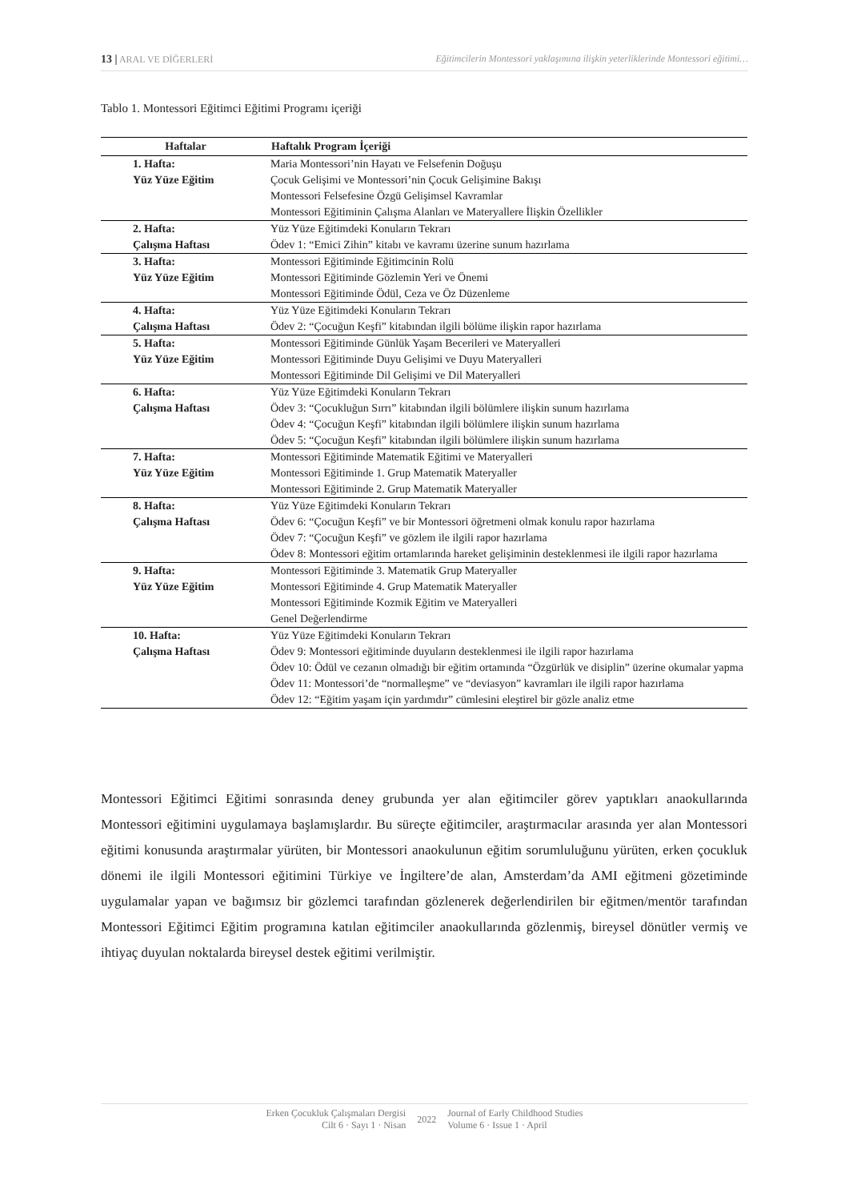13 | ARAL VE DİĞERLERİ Eğitimcilerin Montessori yaklaşımına ilişkin yeterliklerinde Montessori eğitimi…
Tablo 1. Montessori Eğitimci Eğitimi Programı içeriği
| Haftalar | Haftalık Program İçeriği |
| --- | --- |
| 1. Hafta: Yüz Yüze Eğitim | Maria Montessori’nin Hayatı ve Felsefenin Doğuşu Çocuk Gelişimi ve Montessori’nin Çocuk Gelişimine Bakışı Montessori Felsefesine Özgü Gelişimsel Kavramlar Montessori Eğitiminin Çalışma Alanları ve Materyallere İlişkin Özellikler |
| 2. Hafta: Çalışma Haftası | Yüz Yüze Eğitimdeki Konuların Tekrarı Ödev 1: “Emici Zihin” kitabı ve kavramı üzerine sunum hazırlama |
| 3. Hafta: Yüz Yüze Eğitim | Montessori Eğitiminde Eğitimcinin Rolü Montessori Eğitiminde Gözlemin Yeri ve Önemi Montessori Eğitiminde Ödül, Ceza ve Öz Düzenleme |
| 4. Hafta: Çalışma Haftası | Yüz Yüze Eğitimdeki Konuların Tekrarı Ödev 2: “Çocuğun Keşfi” kitabından ilgili bölüme ilişkin rapor hazırlama |
| 5. Hafta: Yüz Yüze Eğitim | Montessori Eğitiminde Günlük Yaşam Becerileri ve Materyalleri Montessori Eğitiminde Duyu Gelişimi ve Duyu Materyalleri Montessori Eğitiminde Dil Gelişimi ve Dil Materyalleri |
| 6. Hafta: Çalışma Haftası | Yüz Yüze Eğitimdeki Konuların Tekrarı Ödev 3: “Çocukluğun Sırrı” kitabından ilgili bölümlere ilişkin sunum hazırlama Ödev 4: “Çocuğun Keşfi” kitabından ilgili bölümlere ilişkin sunum hazırlama Ödev 5: “Çocuğun Keşfi” kitabından ilgili bölümlere ilişkin sunum hazırlama |
| 7. Hafta: Yüz Yüze Eğitim | Montessori Eğitiminde Matematik Eğitimi ve Materyalleri Montessori Eğitiminde 1. Grup Matematik Materyaller Montessori Eğitiminde 2. Grup Matematik Materyaller |
| 8. Hafta: Çalışma Haftası | Yüz Yüze Eğitimdeki Konuların Tekrarı Ödev 6: “Çocuğun Keşfi” ve bir Montessori öğretmeni olmak konulu rapor hazırlama Ödev 7: “Çocuğun Keşfi” ve gözlem ile ilgili rapor hazırlama Ödev 8: Montessori eğitim ortamlarında hareket gelişiminin desteklenmesi ile ilgili rapor hazırlama |
| 9. Hafta: Yüz Yüze Eğitim | Montessori Eğitiminde 3. Matematik Grup Materyaller Montessori Eğitiminde 4. Grup Matematik Materyaller Montessori Eğitiminde Kozmik Eğitim ve Materyalleri Genel Değerlendirme |
| 10. Hafta: Çalışma Haftası | Yüz Yüze Eğitimdeki Konuların Tekrarı Ödev 9: Montessori eğitiminde duyuların desteklenmesi ile ilgili rapor hazırlama Ödev 10: Ödül ve cezanın olmadığı bir eğitim ortamında “Özgürlük ve disiplin” üzerine okumalar yapma Ödev 11: Montessori’de “normalleşme” ve “deviasyon” kavramları ile ilgili rapor hazırlama Ödev 12: “Eğitim yaşam için yardımdır” cümlesini eleştirel bir gözle analiz etme |
Montessori Eğitimci Eğitimi sonrasında deney grubunda yer alan eğitimciler görev yaptıkları anaokullarında Montessori eğitimini uygulamaya başlamışlardır. Bu süreçte eğitimciler, araştırmacılar arasında yer alan Montessori eğitimi konusunda araştırmalar yürüten, bir Montessori anaokulunun eğitim sorumluluğunu yürüten, erken çocukluk dönemi ile ilgili Montessori eğitimini Türkiye ve İngiltere’de alan, Amsterdam’da AMI eğitmeni gözetiminde uygulamalar yapan ve bağımsız bir gözlemci tarafından gözlenerek değerlendirilen bir eğitmen/mentör tarafından Montessori Eğitimci Eğitim programına katılan eğitimciler anaokullarında gözlenmiş, bireysel dönütler vermiş ve ihtiyaç duyulan noktalarda bireysel destek eğitimi verilmiştir.
Erken Çocukluk Çalışmaları Dergisi
Cilt 6 · Sayı 1 · Nisan
2022
Journal of Early Childhood Studies
Volume 6 · Issue 1 · April